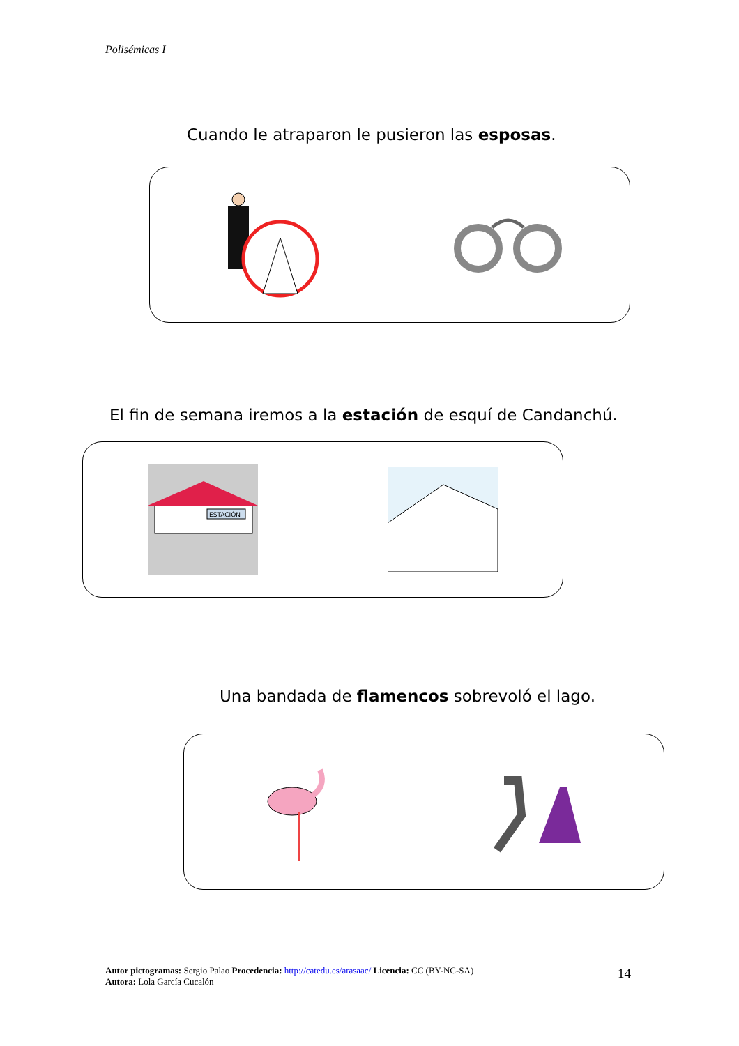Polisémicas I
Cuando le atraparon le pusieron las esposas.
El fin de semana iremos a la estación de esquí de Candanchú.
ESTACIÓN
Una bandada de flamencos sobrevoló el lago.
Autor pictogramas: Sergio Palao Procedencia: http://catedu.es/arasaac/ Licencia: CC (BY-NC-SA)
Autora: Lola García Cucalón
14